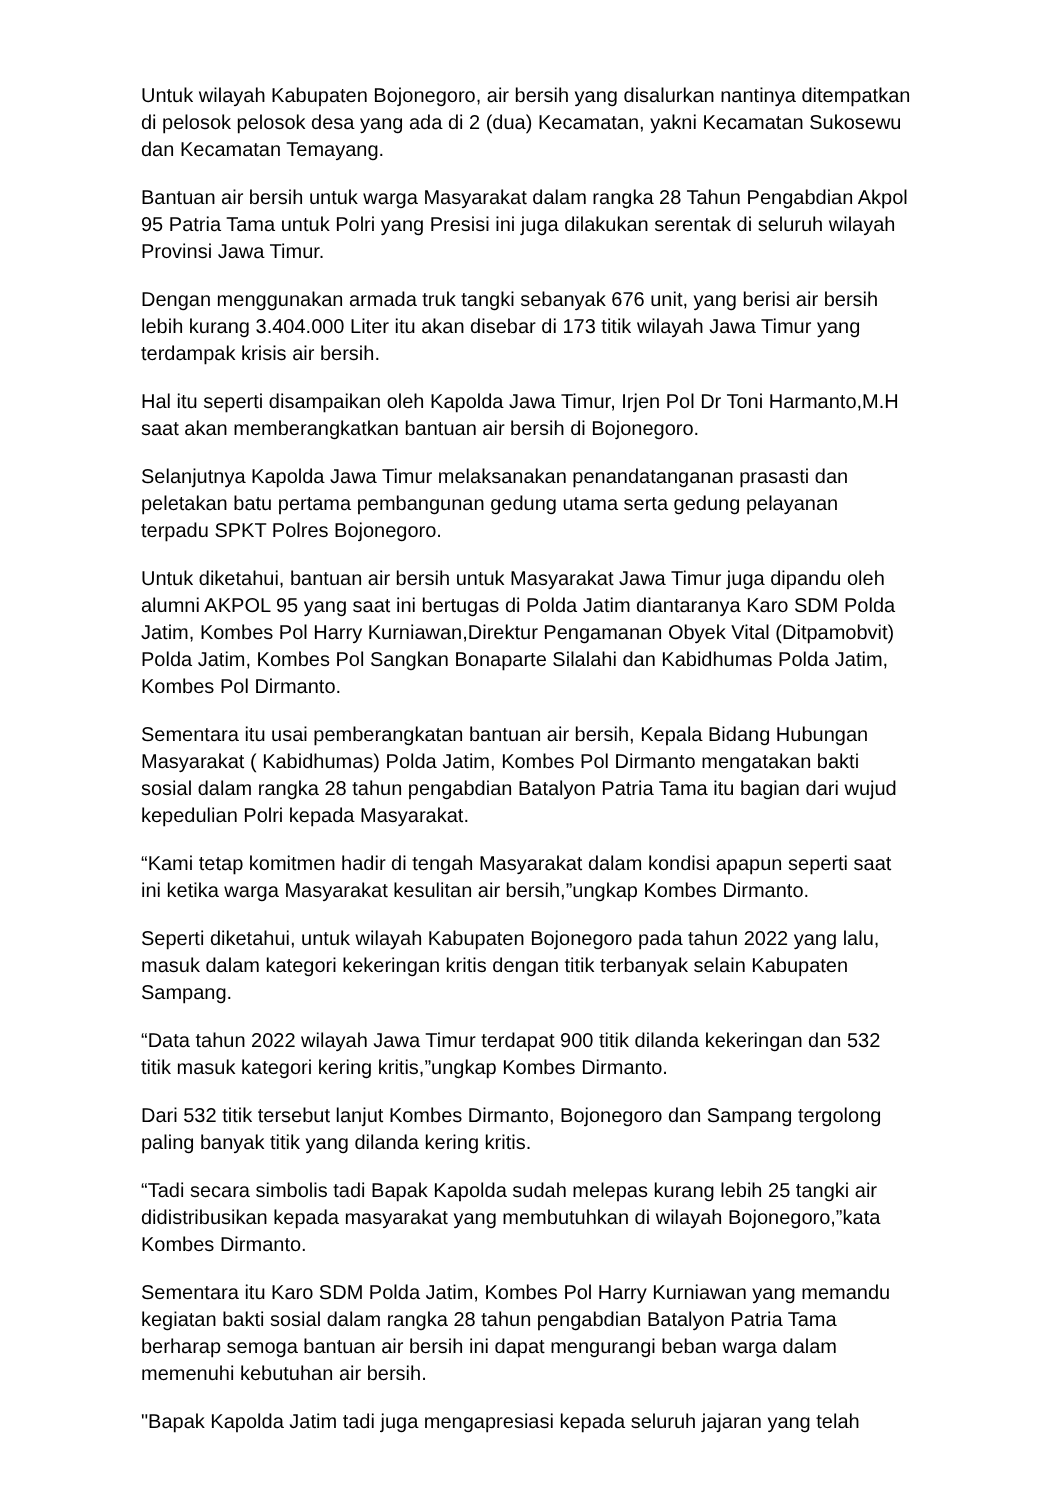Untuk wilayah Kabupaten Bojonegoro, air bersih yang disalurkan nantinya ditempatkan di pelosok pelosok desa yang ada di 2 (dua) Kecamatan, yakni Kecamatan Sukosewu dan Kecamatan Temayang.
Bantuan air bersih untuk warga Masyarakat dalam rangka 28 Tahun Pengabdian Akpol 95 Patria Tama untuk Polri yang Presisi ini juga dilakukan serentak di seluruh wilayah Provinsi Jawa Timur.
Dengan menggunakan armada truk tangki sebanyak 676 unit, yang berisi air bersih lebih kurang 3.404.000 Liter itu akan disebar di 173 titik wilayah Jawa Timur yang terdampak krisis air bersih.
Hal itu seperti disampaikan oleh Kapolda Jawa Timur, Irjen Pol Dr Toni Harmanto,M.H saat akan memberangkatkan bantuan air bersih di Bojonegoro.
Selanjutnya Kapolda Jawa Timur melaksanakan penandatanganan prasasti dan peletakan batu pertama pembangunan gedung utama serta gedung pelayanan terpadu SPKT Polres Bojonegoro.
Untuk diketahui, bantuan air bersih untuk Masyarakat Jawa Timur juga dipandu oleh alumni AKPOL 95 yang saat ini bertugas di Polda Jatim diantaranya Karo SDM Polda Jatim, Kombes Pol Harry Kurniawan,Direktur Pengamanan Obyek Vital (Ditpamobvit) Polda Jatim, Kombes Pol Sangkan Bonaparte Silalahi dan Kabidhumas Polda Jatim, Kombes Pol Dirmanto.
Sementara itu usai pemberangkatan bantuan air bersih, Kepala Bidang Hubungan Masyarakat ( Kabidhumas) Polda Jatim, Kombes Pol Dirmanto mengatakan bakti sosial dalam rangka 28 tahun pengabdian Batalyon Patria Tama itu bagian dari wujud kepedulian Polri kepada Masyarakat.
“Kami tetap komitmen hadir di tengah Masyarakat dalam kondisi apapun seperti saat ini ketika warga Masyarakat kesulitan air bersih,”ungkap Kombes Dirmanto.
Seperti diketahui, untuk wilayah Kabupaten Bojonegoro pada tahun 2022 yang lalu, masuk dalam kategori kekeringan kritis dengan titik terbanyak selain Kabupaten Sampang.
“Data tahun 2022 wilayah Jawa Timur terdapat 900 titik dilanda kekeringan dan 532 titik masuk kategori kering kritis,”ungkap Kombes Dirmanto.
Dari 532 titik tersebut lanjut Kombes Dirmanto, Bojonegoro dan Sampang tergolong paling banyak titik yang dilanda kering kritis.
“Tadi secara simbolis tadi Bapak Kapolda sudah melepas kurang lebih 25 tangki air didistribusikan kepada masyarakat yang membutuhkan di wilayah Bojonegoro,”kata Kombes Dirmanto.
Sementara itu Karo SDM Polda Jatim, Kombes Pol Harry Kurniawan yang memandu kegiatan bakti sosial dalam rangka 28 tahun pengabdian Batalyon Patria Tama berharap semoga bantuan air bersih ini dapat mengurangi beban warga dalam memenuhi kebutuhan air bersih.
"Bapak Kapolda Jatim tadi juga mengapresiasi kepada seluruh jajaran yang telah